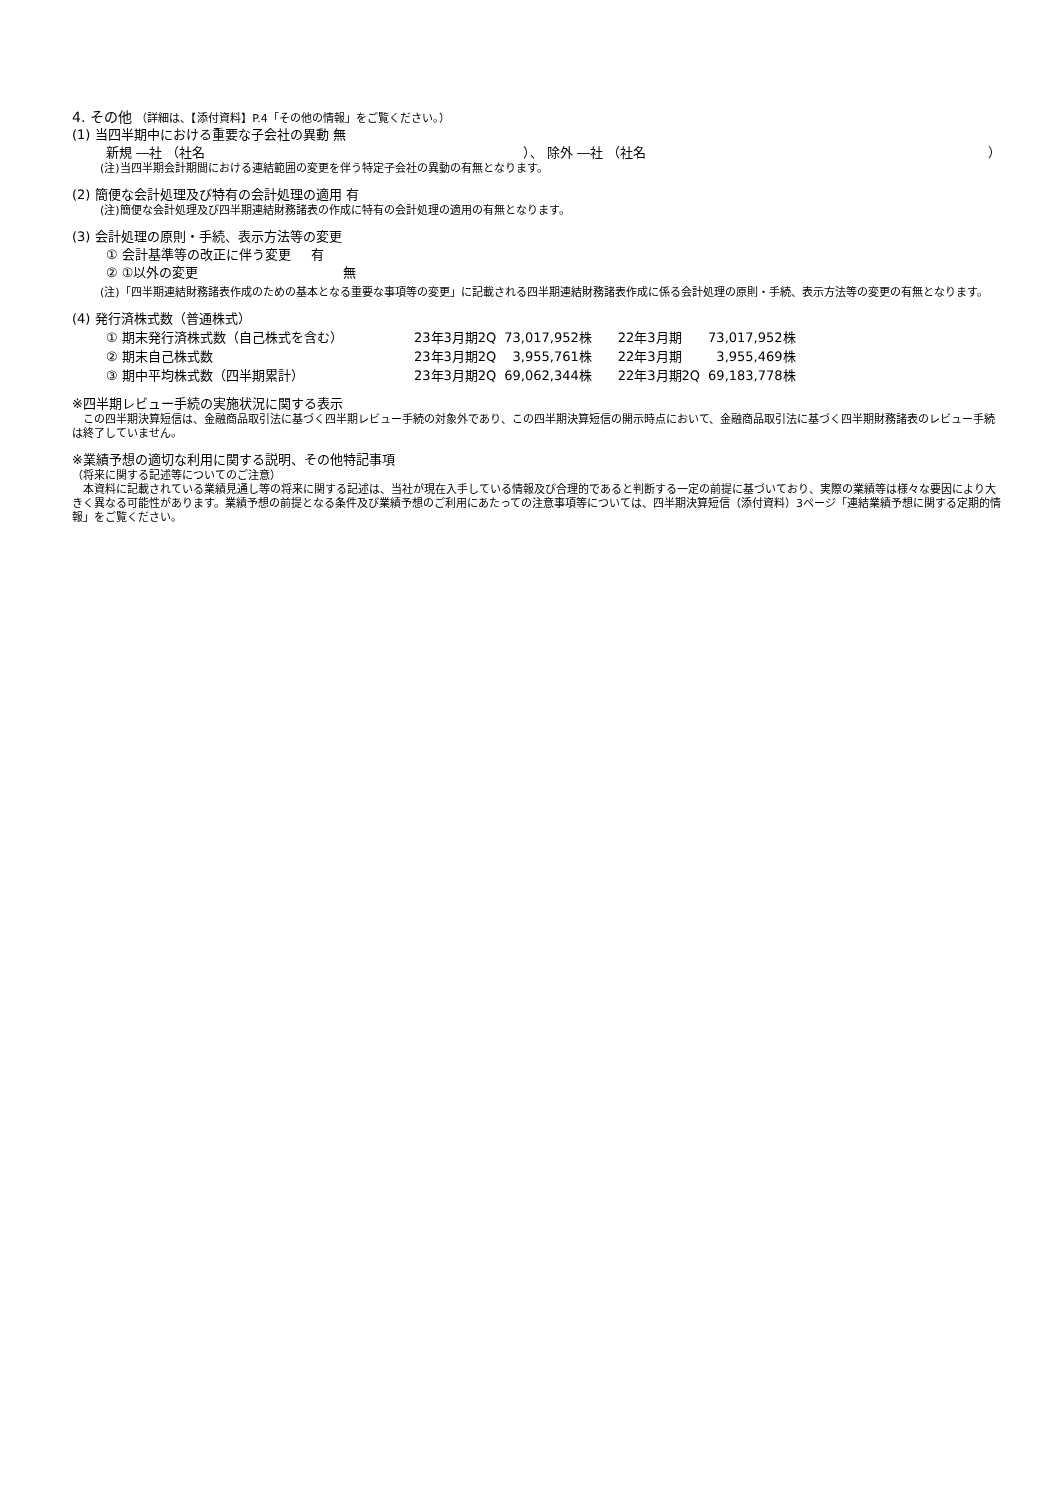4. その他 （詳細は、【添付資料】P.4「その他の情報」をご覧ください。）
(1) 当四半期中における重要な子会社の異動 無
新規 ―社 （社名 ）、 除外 ―社 （社名 ）
(注)当四半期会計期間における連結範囲の変更を伴う特定子会社の異動の有無となります。
(2) 簡便な会計処理及び特有の会計処理の適用 有
(注)簡便な会計処理及び四半期連結財務諸表の作成に特有の会計処理の適用の有無となります。
(3) 会計処理の原則・手続、表示方法等の変更
① 会計基準等の改正に伴う変更 有
② ①以外の変更 無
(注)「四半期連結財務諸表作成のための基本となる重要な事項等の変更」に記載される四半期連結財務諸表作成に係る会計処理の原則・手続、表示方法等の変更の有無となります。
(4) 発行済株式数（普通株式）
| ① 期末発行済株式数（自己株式を含む） | 23年3月期2Q | 73,017,952株 | 22年3月期 | 73,017,952株 |
| ② 期末自己株式数 | 23年3月期2Q | 3,955,761株 | 22年3月期 | 3,955,469株 |
| ③ 期中平均株式数（四半期累計） | 23年3月期2Q | 69,062,344株 | 22年3月期2Q | 69,183,778株 |
※四半期レビュー手続の実施状況に関する表示
　この四半期決算短信は、金融商品取引法に基づく四半期レビュー手続の対象外であり、この四半期決算短信の開示時点において、金融商品取引法に基づく四半期財務諸表のレビュー手続は終了していません。
※業績予想の適切な利用に関する説明、その他特記事項
（将来に関する記述等についてのご注意）
　本資料に記載されている業績見通し等の将来に関する記述は、当社が現在入手している情報及び合理的であると判断する一定の前提に基づいており、実際の業績等は様々な要因により大きく異なる可能性があります。業績予想の前提となる条件及び業績予想のご利用にあたっての注意事項等については、四半期決算短信（添付資料）3ページ「連結業績予想に関する定期的情報」をご覧ください。